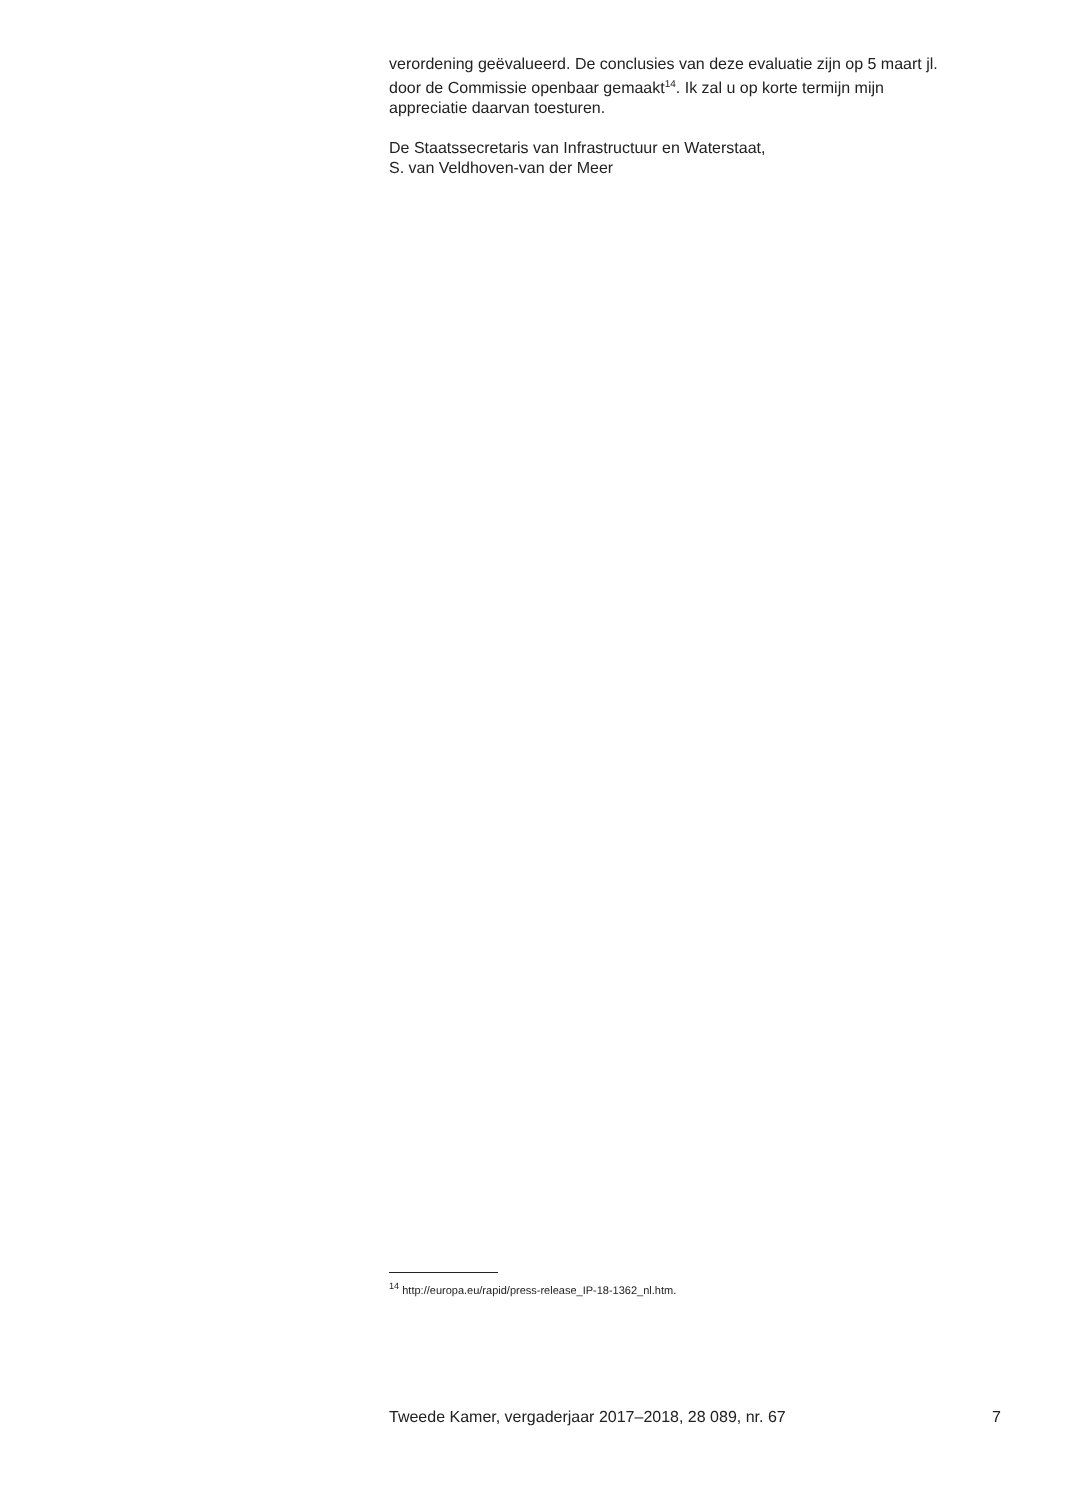verordening geëvalueerd. De conclusies van deze evaluatie zijn op 5 maart jl. door de Commissie openbaar gemaakt<sup>14</sup>. Ik zal u op korte termijn mijn appreciatie daarvan toesturen.
De Staatssecretaris van Infrastructuur en Waterstaat,
S. van Veldhoven-van der Meer
<sup>14</sup> http://europa.eu/rapid/press-release_IP-18-1362_nl.htm.
Tweede Kamer, vergaderjaar 2017–2018, 28 089, nr. 67 7